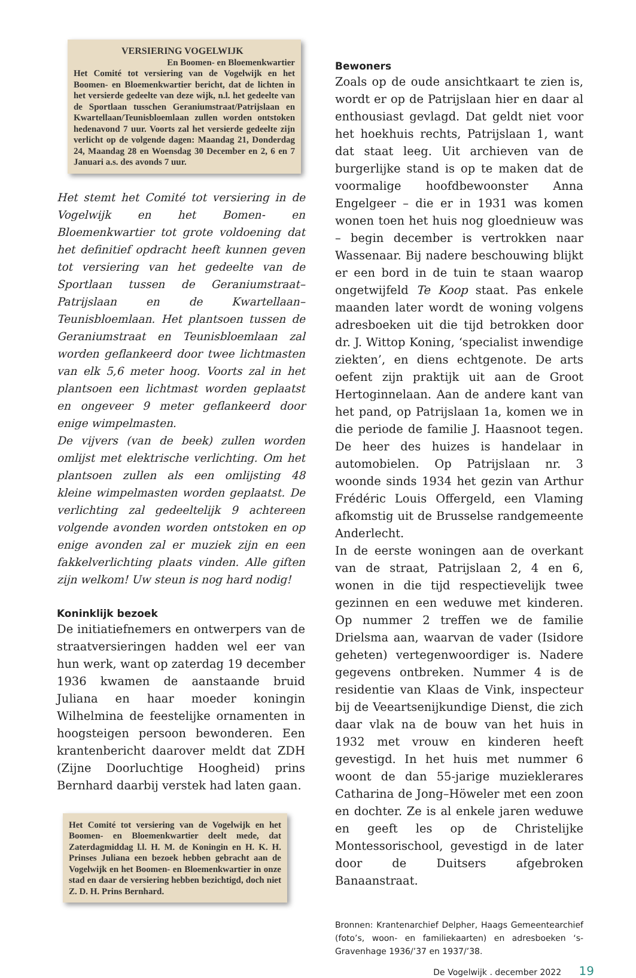VERSIERING VOGELWIJK
En Boomen- en Bloemenkwartier
Het Comité tot versiering van de Vogelwijk en het Boomen- en Bloemenkwartier bericht, dat de lichten in het versierde gedeelte van deze wijk, n.l. het gedeelte van de Sportlaan tusschen Geraniumstraat/Patrijslaan en Kwartellaan/Teunisbloemlaan zullen worden ontstoken hedenavond 7 uur. Voorts zal het versierde gedeelte zijn verlicht op de volgende dagen: Maandag 21, Donderdag 24, Maandag 28 en Woensdag 30 December en 2, 6 en 7 Januari a.s. des avonds 7 uur.
Het stemt het Comité tot versiering in de Vogelwijk en het Bomen- en Bloemenkwartier tot grote voldoening dat het definitief opdracht heeft kunnen geven tot versiering van het gedeelte van de Sportlaan tussen de Geraniumstraat–Patrijslaan en de Kwartellaan–Teunisbloemlaan. Het plantsoen tussen de Geraniumstraat en Teunisbloemlaan zal worden geflankeerd door twee lichtmasten van elk 5,6 meter hoog. Voorts zal in het plantsoen een lichtmast worden geplaatst en ongeveer 9 meter geflankeerd door enige wimpelmasten.
De vijvers (van de beek) zullen worden omlijst met elektrische verlichting. Om het plantsoen zullen als een omlijsting 48 kleine wimpelmasten worden geplaatst. De verlichting zal gedeeltelijk 9 achtereen volgende avonden worden ontstoken en op enige avonden zal er muziek zijn en een fakkelverlichting plaats vinden. Alle giften zijn welkom! Uw steun is nog hard nodig!
Koninklijk bezoek
De initiatiefnemers en ontwerpers van de straatversieringen hadden wel eer van hun werk, want op zaterdag 19 december 1936 kwamen de aanstaande bruid Juliana en haar moeder koningin Wilhelmina de feestelijke ornamenten in hoogsteigen persoon bewonderen. Een krantenbericht daarover meldt dat ZDH (Zijne Doorluchtige Hoogheid) prins Bernhard daarbij verstek had laten gaan.
Het Comité tot versiering van de Vogelwijk en het Boomen- en Bloemenkwartier deelt mede, dat Zaterdagmiddag l.l. H. M. de Koningin en H. K. H. Prinses Juliana een bezoek hebben gebracht aan de Vogelwijk en het Boomen- en Bloemenkwartier in onze stad en daar de versiering hebben bezichtigd, doch niet Z. D. H. Prins Bernhard.
Bewoners
Zoals op de oude ansichtkaart te zien is, wordt er op de Patrijslaan hier en daar al enthousiast gevlagd. Dat geldt niet voor het hoekhuis rechts, Patrijslaan 1, want dat staat leeg. Uit archieven van de burgerlijke stand is op te maken dat de voormalige hoofdbewoonster Anna Engelgeer – die er in 1931 was komen wonen toen het huis nog gloednieuw was – begin december is vertrokken naar Wassenaar. Bij nadere beschouwing blijkt er een bord in de tuin te staan waarop ongetwijfeld Te Koop staat. Pas enkele maanden later wordt de woning volgens adresboeken uit die tijd betrokken door dr. J. Wittop Koning, ‘specialist inwendige ziekten’, en diens echtgenote. De arts oefent zijn praktijk uit aan de Groot Hertoginnelaan. Aan de andere kant van het pand, op Patrijslaan 1a, komen we in die periode de familie J. Haasnoot tegen. De heer des huizes is handelaar in automobielen. Op Patrijslaan nr. 3 woonde sinds 1934 het gezin van Arthur Frédéric Louis Offergeld, een Vlaming afkomstig uit de Brusselse randgemeente Anderlecht.
In de eerste woningen aan de overkant van de straat, Patrijslaan 2, 4 en 6, wonen in die tijd respectievelijk twee gezinnen en een weduwe met kinderen. Op nummer 2 treffen we de familie Drielsma aan, waarvan de vader (Isidore geheten) vertegenwoordiger is. Nadere gegevens ontbreken. Nummer 4 is de residentie van Klaas de Vink, inspecteur bij de Veeartsenijkundige Dienst, die zich daar vlak na de bouw van het huis in 1932 met vrouw en kinderen heeft gevestigd. In het huis met nummer 6 woont de dan 55-jarige muzieklerares Catharina de Jong–Höweler met een zoon en dochter. Ze is al enkele jaren weduwe en geeft les op de Christelijke Montessorischool, gevestigd in de later door de Duitsers afgebroken Banaanstraat.
Bronnen: Krantenarchief Delpher, Haags Gemeentearchief (foto’s, woon- en familiekaarten) en adresboeken ‘s-Gravenhage 1936/’37 en 1937/’38.
De Vogelwijk . december 2022 19